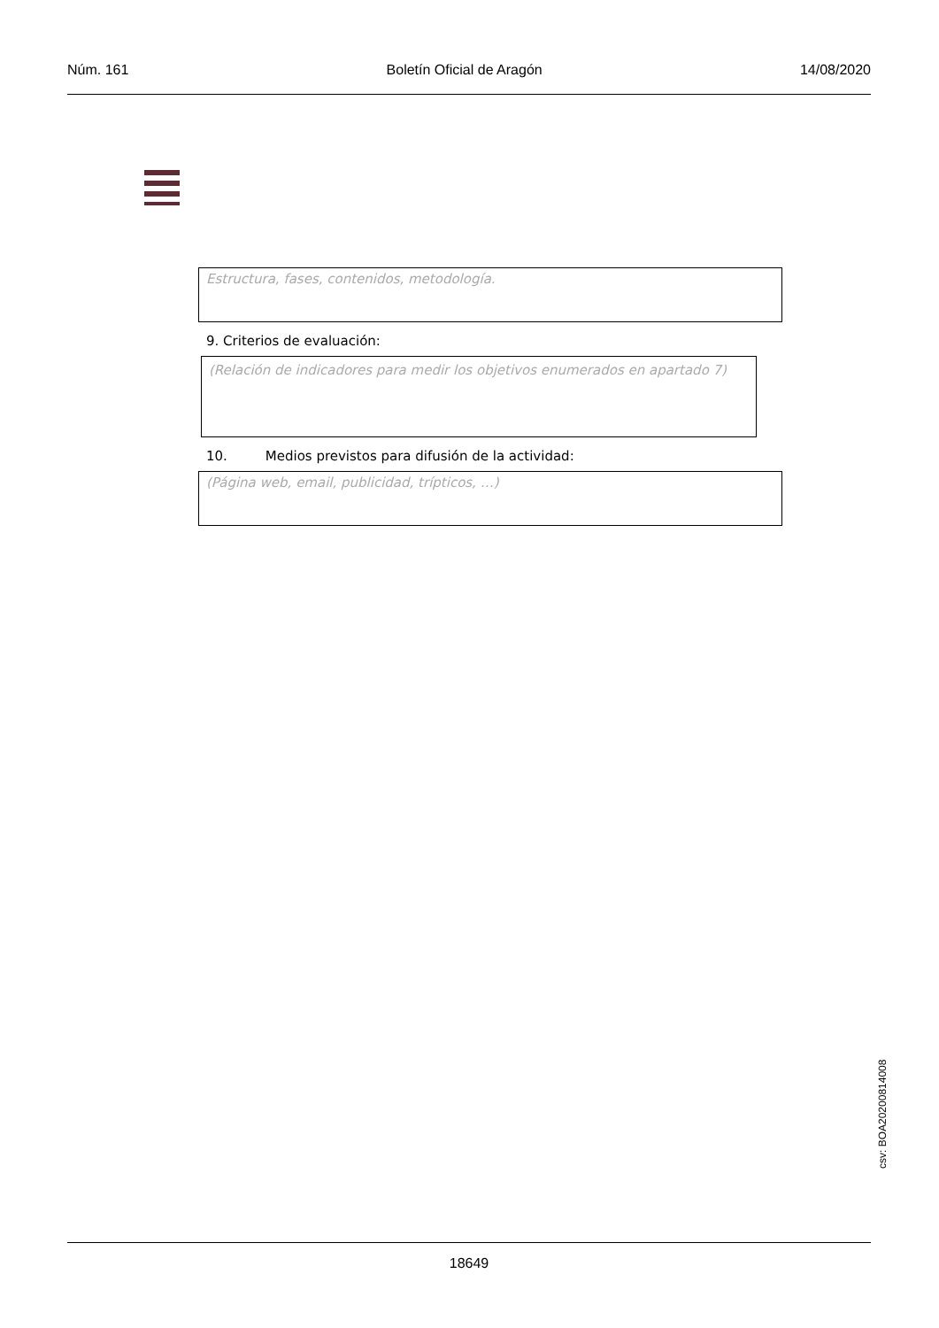Núm. 161 Boletín Oficial de Aragón 14/08/2020
Estructura, fases, contenidos, metodología.
9. Criterios de evaluación:
(Relación de indicadores para medir los objetivos enumerados en apartado 7)
10. Medios previstos para difusión de la actividad:
(Página web, email, publicidad, trípticos, …)
csv: BOA20200814008
18649